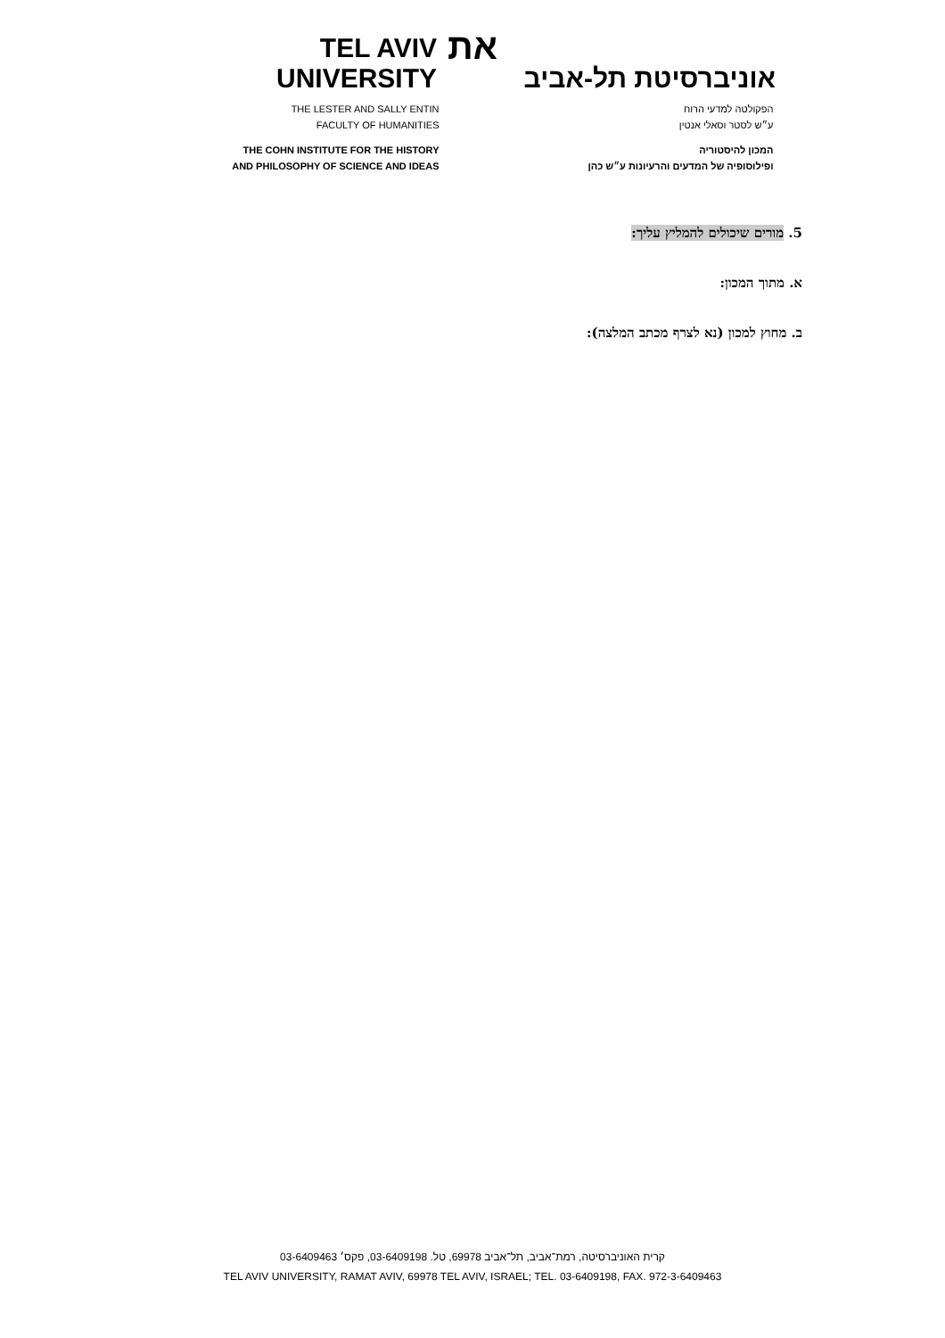TEL AVIV UNIVERSITY
את
אוניברסיטת תל-אביב
THE LESTER AND SALLY ENTIN
FACULTY OF HUMANITIES
THE COHN INSTITUTE FOR THE HISTORY
AND PHILOSOPHY OF SCIENCE AND IDEAS
הפקולטה למדעי הרוח
ע״ש לסטר וסאלי אנטין
המכון להיסטוריה
ופילוסופיה של המדעים והרעיונות ע״ש כהן
5. מורים שיכולים להמליץ עליך:
א. מתוך המכון:
ב. מחוץ למכון (נא לצרף מכתב המלצה):
קרית האוניברסיטה, רמת־אביב, תל־אביב 69978, טל. 03-6409198, פקס׳ 03-6409463
TEL AVIV UNIVERSITY, RAMAT AVIV, 69978 TEL AVIV, ISRAEL; TEL. 03-6409198, FAX. 972-3-6409463